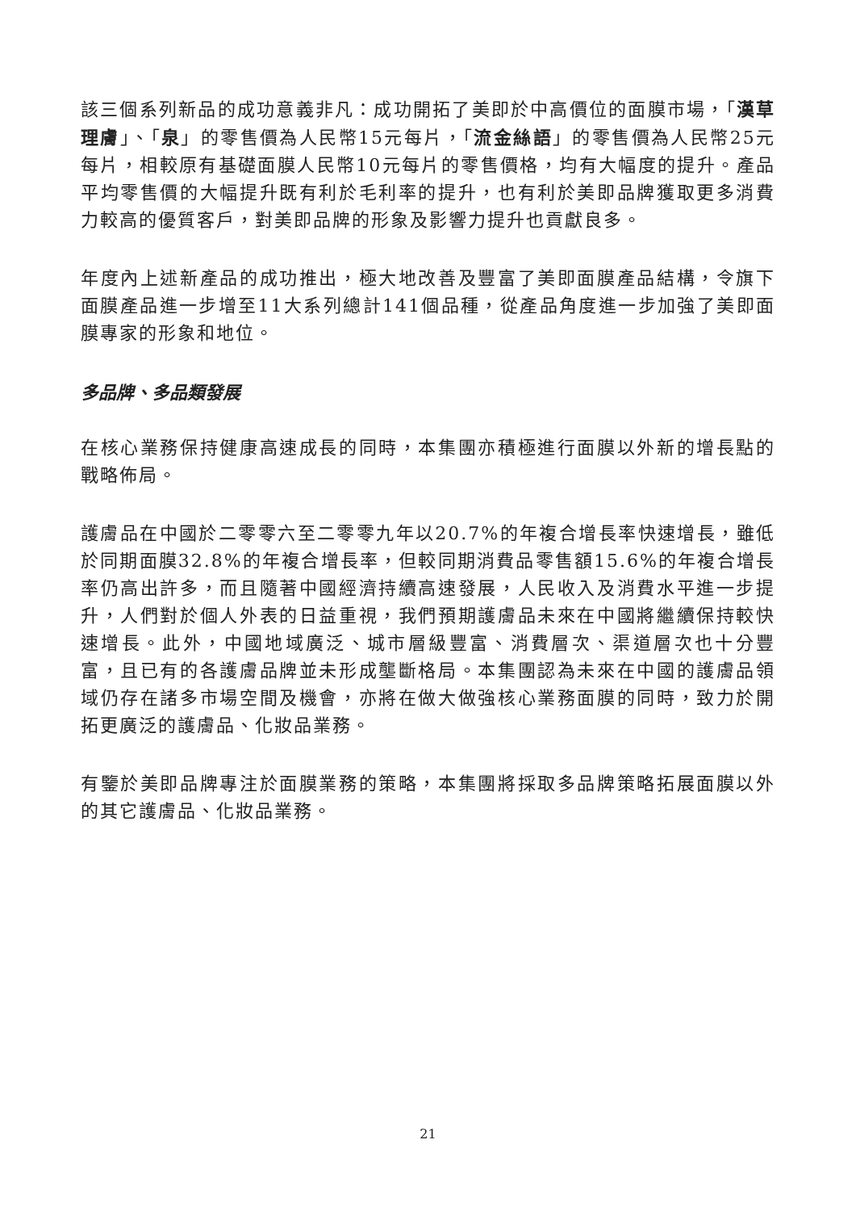該三個系列新品的成功意義非凡：成功開拓了美即於中高價位的面膜市場，「漢草理膚」、「泉」的零售價為人民幣15元每片，「流金絲語」的零售價為人民幣25元每片，相較原有基礎面膜人民幣10元每片的零售價格，均有大幅度的提升。產品平均零售價的大幅提升既有利於毛利率的提升，也有利於美即品牌獲取更多消費力較高的優質客戶，對美即品牌的形象及影響力提升也貢獻良多。
年度內上述新產品的成功推出，極大地改善及豐富了美即面膜產品結構，令旗下面膜產品進一步增至11大系列總計141個品種，從產品角度進一步加強了美即面膜專家的形象和地位。
多品牌、多品類發展
在核心業務保持健康高速成長的同時，本集團亦積極進行面膜以外新的增長點的戰略佈局。
護膚品在中國於二零零六至二零零九年以20.7%的年複合增長率快速增長，雖低於同期面膜32.8%的年複合增長率，但較同期消費品零售額15.6%的年複合增長率仍高出許多，而且隨著中國經濟持續高速發展，人民收入及消費水平進一步提升，人們對於個人外表的日益重視，我們預期護膚品未來在中國將繼續保持較快速增長。此外，中國地域廣泛、城市層級豐富、消費層次、渠道層次也十分豐富，且已有的各護膚品牌並未形成壟斷格局。本集團認為未來在中國的護膚品領域仍存在諸多市場空間及機會，亦將在做大做強核心業務面膜的同時，致力於開拓更廣泛的護膚品、化妝品業務。
有鑒於美即品牌專注於面膜業務的策略，本集團將採取多品牌策略拓展面膜以外的其它護膚品、化妝品業務。
21